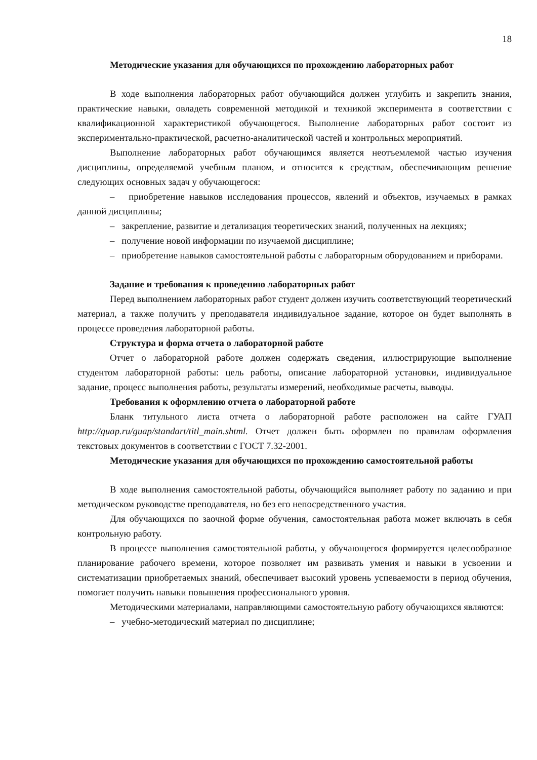18
Методические указания для обучающихся по прохождению лабораторных работ
В ходе выполнения лабораторных работ обучающийся должен углубить и закрепить знания, практические навыки, овладеть современной методикой и техникой эксперимента в соответствии с квалификационной характеристикой обучающегося. Выполнение лабораторных работ состоит из экспериментально-практической, расчетно-аналитической частей и контрольных мероприятий.
Выполнение лабораторных работ обучающимся является неотъемлемой частью изучения дисциплины, определяемой учебным планом, и относится к средствам, обеспечивающим решение следующих основных задач у обучающегося:
– приобретение навыков исследования процессов, явлений и объектов, изучаемых в рамках данной дисциплины;
– закрепление, развитие и детализация теоретических знаний, полученных на лекциях;
– получение новой информации по изучаемой дисциплине;
– приобретение навыков самостоятельной работы с лабораторным оборудованием и приборами.
Задание и требования к проведению лабораторных работ
Перед выполнением лабораторных работ студент должен изучить соответствующий теоретический материал, а также получить у преподавателя индивидуальное задание, которое он будет выполнять в процессе проведения лабораторной работы.
Структура и форма отчета о лабораторной работе
Отчет о лабораторной работе должен содержать сведения, иллюстрирующие выполнение студентом лабораторной работы: цель работы, описание лабораторной установки, индивидуальное задание, процесс выполнения работы, результаты измерений, необходимые расчеты, выводы.
Требования к оформлению отчета о лабораторной работе
Бланк титульного листа отчета о лабораторной работе расположен на сайте ГУАП http://guap.ru/guap/standart/titl_main.shtml. Отчет должен быть оформлен по правилам оформления текстовых документов в соответствии с ГОСТ 7.32-2001.
Методические указания для обучающихся по прохождению самостоятельной работы
В ходе выполнения самостоятельной работы, обучающийся выполняет работу по заданию и при методическом руководстве преподавателя, но без его непосредственного участия.
Для обучающихся по заочной форме обучения, самостоятельная работа может включать в себя контрольную работу.
В процессе выполнения самостоятельной работы, у обучающегося формируется целесообразное планирование рабочего времени, которое позволяет им развивать умения и навыки в усвоении и систематизации приобретаемых знаний, обеспечивает высокий уровень успеваемости в период обучения, помогает получить навыки повышения профессионального уровня.
Методическими материалами, направляющими самостоятельную работу обучающихся являются:
– учебно-методический материал по дисциплине;